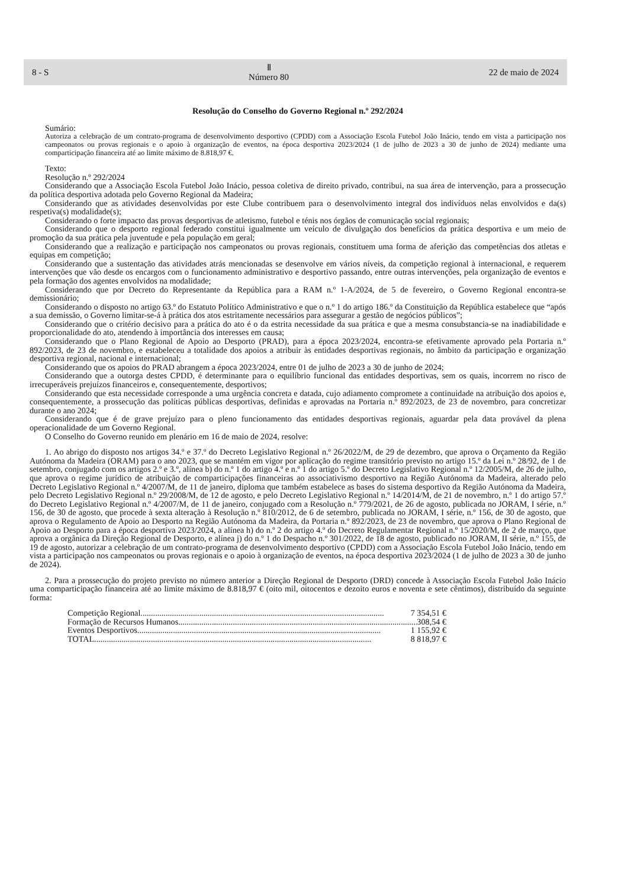8 - S Ⅱ
Número 80 22 de maio de 2024
Resolução do Conselho do Governo Regional n.º 292/2024
Sumário:
Autoriza a celebração de um contrato-programa de desenvolvimento desportivo (CPDD) com a Associação Escola Futebol João Inácio, tendo em vista a participação nos campeonatos ou provas regionais e o apoio à organização de eventos, na época desportiva 2023/2024 (1 de julho de 2023 a 30 de junho de 2024) mediante uma comparticipação financeira até ao limite máximo de 8.818,97 €.
Texto:
Resolução n.º 292/2024
Considerando que a Associação Escola Futebol João Inácio, pessoa coletiva de direito privado, contribui, na sua área de intervenção, para a prossecução da política desportiva adotada pelo Governo Regional da Madeira;
Considerando que as atividades desenvolvidas por este Clube contribuem para o desenvolvimento integral dos indivíduos nelas envolvidos e da(s) respetiva(s) modalidade(s);
Considerando o forte impacto das provas desportivas de atletismo, futebol e ténis nos órgãos de comunicação social regionais;
Considerando que o desporto regional federado constitui igualmente um veículo de divulgação dos benefícios da prática desportiva e um meio de promoção da sua prática pela juventude e pela população em geral;
Considerando que a realização e participação nos campeonatos ou provas regionais, constituem uma forma de aferição das competências dos atletas e equipas em competição;
Considerando que a sustentação das atividades atrás mencionadas se desenvolve em vários níveis, da competição regional à internacional, e requerem intervenções que vão desde os encargos com o funcionamento administrativo e desportivo passando, entre outras intervenções, pela organização de eventos e pela formação dos agentes envolvidos na modalidade;
Considerando que por Decreto do Representante da República para a RAM n.º 1-A/2024, de 5 de fevereiro, o Governo Regional encontra-se demissionário;
Considerando o disposto no artigo 63.º do Estatuto Político Administrativo e que o n.º 1 do artigo 186.º da Constituição da República estabelece que “após a sua demissão, o Governo limitar-se-á à prática dos atos estritamente necessários para assegurar a gestão de negócios públicos”;
Considerando que o critério decisivo para a prática do ato é o da estrita necessidade da sua prática e que a mesma consubstancia-se na inadiabilidade e proporcionalidade do ato, atendendo à importância dos interesses em causa;
Considerando que o Plano Regional de Apoio ao Desporto (PRAD), para a época 2023/2024, encontra-se efetivamente aprovado pela Portaria n.º 892/2023, de 23 de novembro, e estabeleceu a totalidade dos apoios a atribuir às entidades desportivas regionais, no âmbito da participação e organização desportiva regional, nacional e internacional;
Considerando que os apoios do PRAD abrangem a época 2023/2024, entre 01 de julho de 2023 a 30 de junho de 2024;
Considerando que a outorga destes CPDD, é determinante para o equilíbrio funcional das entidades desportivas, sem os quais, incorrem no risco de irrecuperáveis prejuízos financeiros e, consequentemente, desportivos;
Considerando que esta necessidade corresponde a uma urgência concreta e datada, cujo adiamento compromete a continuidade na atribuição dos apoios e, consequentemente, a prossecução das políticas públicas desportivas, definidas e aprovadas na Portaria n.º 892/2023, de 23 de novembro, para concretizar durante o ano 2024;
Considerando que é de grave prejuízo para o pleno funcionamento das entidades desportivas regionais, aguardar pela data provável da plena operacionalidade de um Governo Regional.
O Conselho do Governo reunido em plenário em 16 de maio de 2024, resolve:
1. Ao abrigo do disposto nos artigos 34.º e 37.º do Decreto Legislativo Regional n.º 26/2022/M, de 29 de dezembro, que aprova o Orçamento da Região Autónoma da Madeira (ORAM) para o ano 2023, que se mantém em vigor por aplicação do regime transitório previsto no artigo 15.º da Lei n.º 28/92, de 1 de setembro, conjugado com os artigos 2.º e 3.º, alínea b) do n.º 1 do artigo 4.º e n.º 1 do artigo 5.º do Decreto Legislativo Regional n.º 12/2005/M, de 26 de julho, que aprova o regime jurídico de atribuição de comparticipações financeiras ao associativismo desportivo na Região Autónoma da Madeira, alterado pelo Decreto Legislativo Regional n.º 4/2007/M, de 11 de janeiro, diploma que também estabelece as bases do sistema desportivo da Região Autónoma da Madeira, pelo Decreto Legislativo Regional n.º 29/2008/M, de 12 de agosto, e pelo Decreto Legislativo Regional n.º 14/2014/M, de 21 de novembro, n.º 1 do artigo 57.º do Decreto Legislativo Regional n.º 4/2007/M, de 11 de janeiro, conjugado com a Resolução n.º 779/2021, de 26 de agosto, publicada no JORAM, I série, n.º 156, de 30 de agosto, que procede à sexta alteração à Resolução n.º 810/2012, de 6 de setembro, publicada no JORAM, I série, n.º 156, de 30 de agosto, que aprova o Regulamento de Apoio ao Desporto na Região Autónoma da Madeira, da Portaria n.º 892/2023, de 23 de novembro, que aprova o Plano Regional de Apoio ao Desporto para a época desportiva 2023/2024, a alínea h) do n.º 2 do artigo 4.º do Decreto Regulamentar Regional n.º 15/2020/M, de 2 de março, que aprova a orgânica da Direção Regional de Desporto, e alínea j) do n.º 1 do Despacho n.º 301/2022, de 18 de agosto, publicado no JORAM, II série, n.º 155, de 19 de agosto, autorizar a celebração de um contrato-programa de desenvolvimento desportivo (CPDD) com a Associação Escola Futebol João Inácio, tendo em vista a participação nos campeonatos ou provas regionais e o apoio à organização de eventos, na época desportiva 2023/2024 (1 de julho de 2023 a 30 de junho de 2024).
2. Para a prossecução do projeto previsto no número anterior a Direção Regional de Desporto (DRD) concede à Associação Escola Futebol João Inácio uma comparticipação financeira até ao limite máximo de 8.818,97 € (oito mil, oitocentos e dezoito euros e noventa e sete cêntimos), distribuído da seguinte forma:
Competição Regional.................................................................................................................... 7 354,51 €
Formação de Recursos Humanos.................................................................................................................... 308,54 €
Eventos Desportivos.................................................................................................................... 1 155,92 €
TOTAL.................................................................................................................................... 8 818,97 €